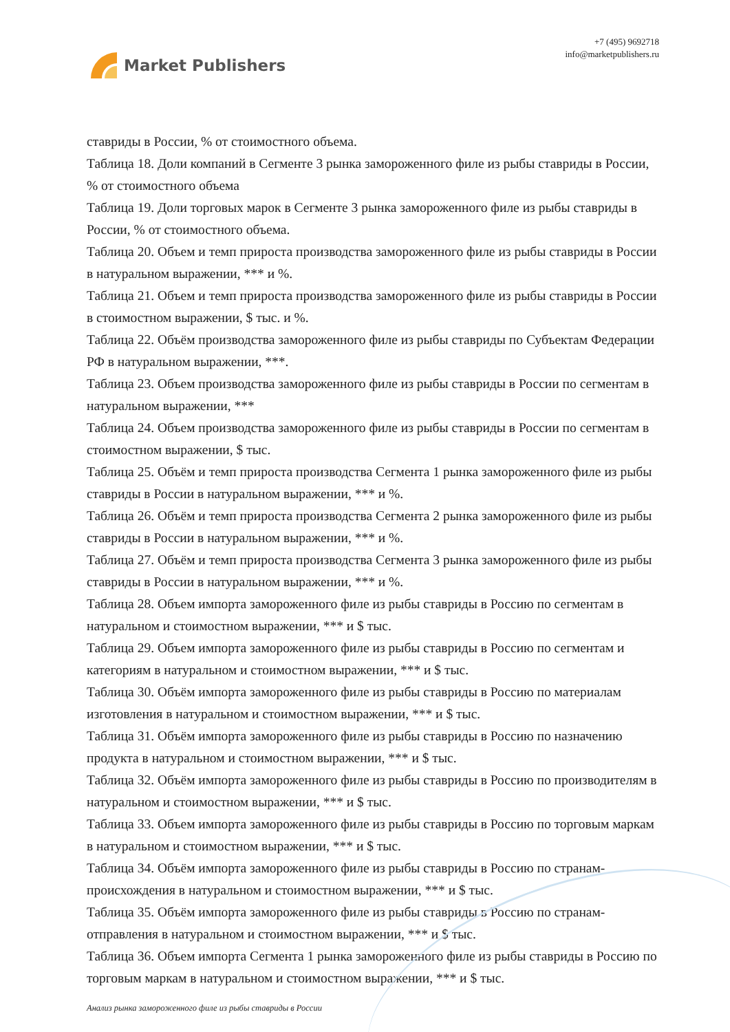Market Publishers
+7 (495) 9692718
info@marketpublishers.ru
ставриды в России, % от стоимостного объема.
Таблица 18. Доли компаний в Сегменте 3 рынка замороженного филе из рыбы ставриды в России, % от стоимостного объема
Таблица 19. Доли торговых марок в Сегменте 3 рынка замороженного филе из рыбы ставриды в России, % от стоимостного объема.
Таблица 20. Объем и темп прироста производства замороженного филе из рыбы ставриды в России в натуральном выражении, *** и %.
Таблица 21. Объем и темп прироста производства замороженного филе из рыбы ставриды в России в стоимостном выражении, $ тыс. и %.
Таблица 22. Объём производства замороженного филе из рыбы ставриды по Субъектам Федерации РФ в натуральном выражении, ***.
Таблица 23. Объем производства замороженного филе из рыбы ставриды в России по сегментам в натуральном выражении, ***
Таблица 24. Объем производства замороженного филе из рыбы ставриды в России по сегментам в стоимостном выражении, $ тыс.
Таблица 25. Объём и темп прироста производства Сегмента 1 рынка замороженного филе из рыбы ставриды в России в натуральном выражении, *** и %.
Таблица 26. Объём и темп прироста производства Сегмента 2 рынка замороженного филе из рыбы ставриды в России в натуральном выражении, *** и %.
Таблица 27. Объём и темп прироста производства Сегмента 3 рынка замороженного филе из рыбы ставриды в России в натуральном выражении, *** и %.
Таблица 28. Объем импорта замороженного филе из рыбы ставриды в Россию по сегментам в натуральном и стоимостном выражении, *** и $ тыс.
Таблица 29. Объем импорта замороженного филе из рыбы ставриды в Россию по сегментам и категориям в натуральном и стоимостном выражении, *** и $ тыс.
Таблица 30. Объём импорта замороженного филе из рыбы ставриды в Россию по материалам изготовления в натуральном и стоимостном выражении, *** и $ тыс.
Таблица 31. Объём импорта замороженного филе из рыбы ставриды в Россию по назначению продукта в натуральном и стоимостном выражении, *** и $ тыс.
Таблица 32. Объём импорта замороженного филе из рыбы ставриды в Россию по производителям в натуральном и стоимостном выражении, *** и $ тыс.
Таблица 33. Объем импорта замороженного филе из рыбы ставриды в Россию по торговым маркам в натуральном и стоимостном выражении, *** и $ тыс.
Таблица 34. Объём импорта замороженного филе из рыбы ставриды в Россию по странам-происхождения в натуральном и стоимостном выражении, *** и $ тыс.
Таблица 35. Объём импорта замороженного филе из рыбы ставриды в Россию по странам-отправления в натуральном и стоимостном выражении, *** и $ тыс.
Таблица 36. Объем импорта Сегмента 1 рынка замороженного филе из рыбы ставриды в Россию по торговым маркам в натуральном и стоимостном выражении, *** и $ тыс.
Анализ рынка замороженного филе из рыбы ставриды в России